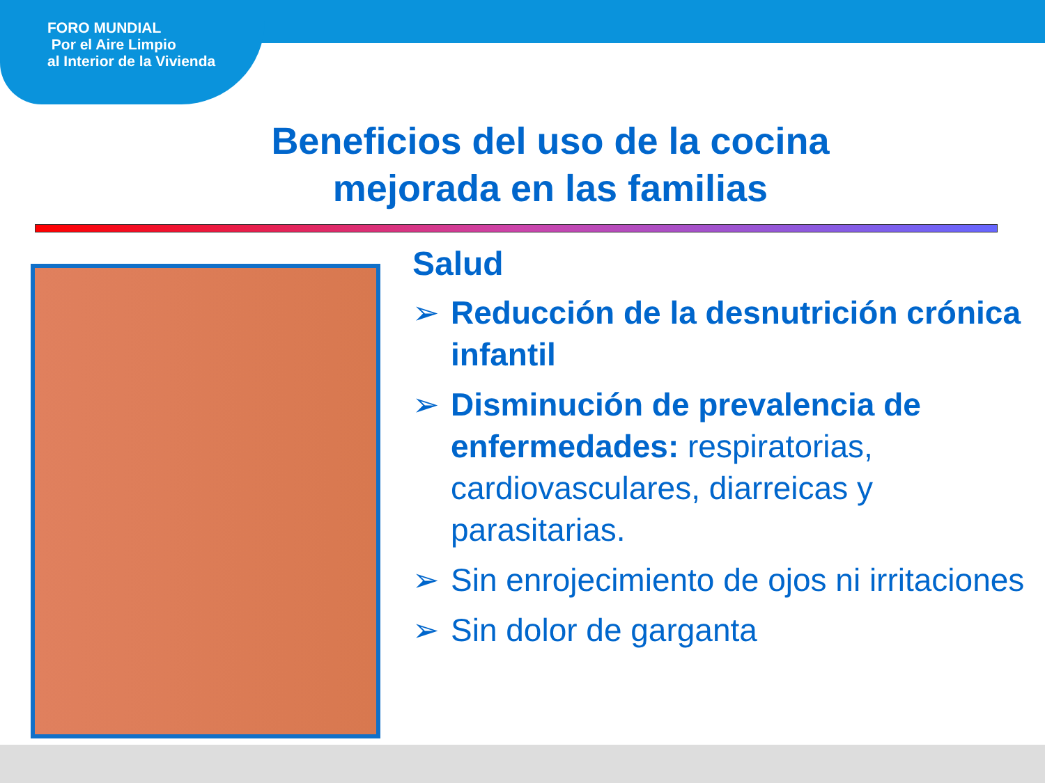FORO MUNDIAL
Por el Aire Limpio
al Interior de la Vivienda
Beneficios del uso de la cocina
mejorada en las familias
Salud
➢ Reducción de la desnutrición crónica infantil
➢ Disminución de prevalencia de enfermedades: respiratorias, cardiovasculares, diarreicas y parasitarias.
➢ Sin enrojecimiento de ojos ni irritaciones
➢ Sin dolor de garganta